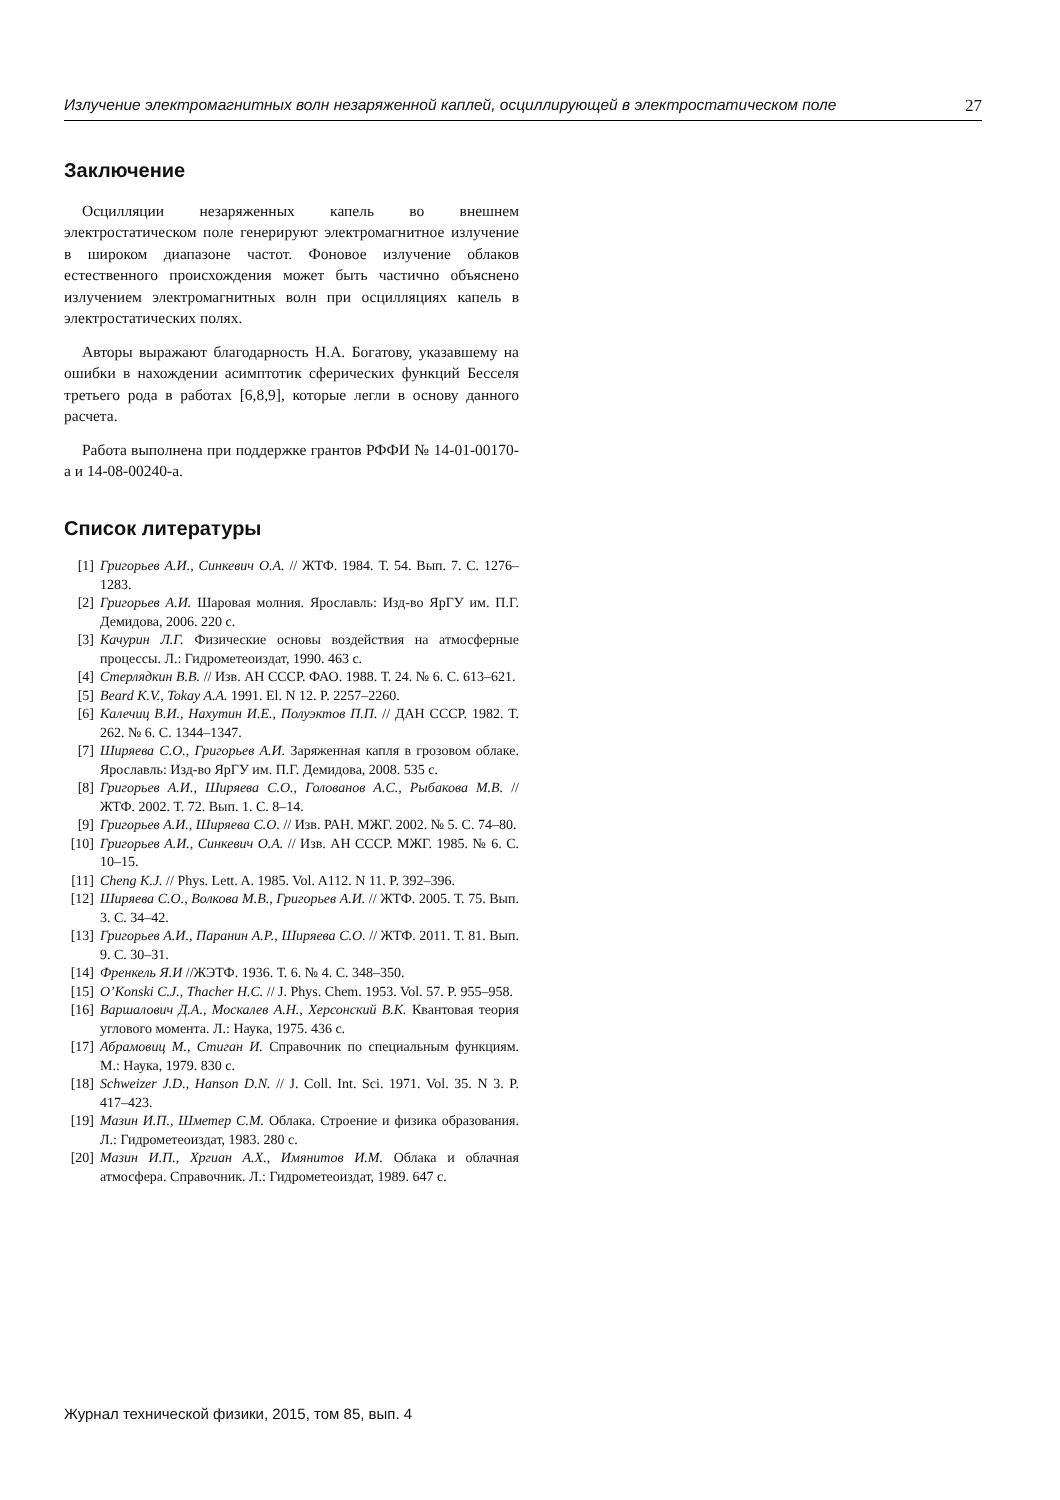Излучение электромагнитных волн незаряженной каплей, осциллирующей в электростатическом поле 27
Заключение
Осцилляции незаряженных капель во внешнем электростатическом поле генерируют электромагнитное излучение в широком диапазоне частот. Фоновое излучение облаков естественного происхождения может быть частично объяснено излучением электромагнитных волн при осцилляциях капель в электростатических полях.
Авторы выражают благодарность Н.А. Богатову, указавшему на ошибки в нахождении асимптотик сферических функций Бесселя третьего рода в работах [6,8,9], которые легли в основу данного расчета.
Работа выполнена при поддержке грантов РФФИ № 14-01-00170-a и 14-08-00240-a.
Список литературы
[1] Григорьев А.И., Синкевич О.А. // ЖТФ. 1984. Т. 54. Вып. 7. С. 1276–1283.
[2] Григорьев А.И. Шаровая молния. Ярославль: Изд-во ЯрГУ им. П.Г. Демидова, 2006. 220 с.
[3] Качурин Л.Г. Физические основы воздействия на атмосферные процессы. Л.: Гидрометеоиздат, 1990. 463 с.
[4] Стерлядкин В.В. // Изв. АН СССР. ФАО. 1988. Т. 24. № 6. С. 613–621.
[5] Beard K.V., Tokay A.A. 1991. El. N 12. P. 2257–2260.
[6] Калечиц В.И., Нахутин И.Е., Полуэктов П.П. // ДАН СССР. 1982. Т. 262. № 6. С. 1344–1347.
[7] Ширяева С.О., Григорьев А.И. Заряженная капля в грозовом облаке. Ярославль: Изд-во ЯрГУ им. П.Г. Демидова, 2008. 535 с.
[8] Григорьев А.И., Ширяева С.О., Голованов А.С., Рыбакова М.В. // ЖТФ. 2002. Т. 72. Вып. 1. С. 8–14.
[9] Григорьев А.И., Ширяева С.О. // Изв. РАН. МЖГ. 2002. № 5. С. 74–80.
[10] Григорьев А.И., Синкевич О.А. // Изв. АН СССР. МЖГ. 1985. № 6. С. 10–15.
[11] Cheng K.J. // Phys. Lett. A. 1985. Vol. A112. N 11. P. 392–396.
[12] Ширяева С.О., Волкова М.В., Григорьев А.И. // ЖТФ. 2005. Т. 75. Вып. 3. С. 34–42.
[13] Григорьев А.И., Паранин А.Р., Ширяева С.О. // ЖТФ. 2011. Т. 81. Вып. 9. С. 30–31.
[14] Френкель Я.И //ЖЭТФ. 1936. Т. 6. № 4. С. 348–350.
[15] O’Konski C.J., Thacher H.C. // J. Phys. Chem. 1953. Vol. 57. P. 955–958.
[16] Варшалович Д.А., Москалев А.Н., Херсонский В.К. Квантовая теория углового момента. Л.: Наука, 1975. 436 с.
[17] Абрамовиц М., Стиган И. Справочник по специальным функциям. М.: Наука, 1979. 830 с.
[18] Schweizer J.D., Hanson D.N. // J. Coll. Int. Sci. 1971. Vol. 35. N 3. P. 417–423.
[19] Мазин И.П., Шметер С.М. Облака. Строение и физика образования. Л.: Гидрометеоиздат, 1983. 280 с.
[20] Мазин И.П., Хргиан А.Х., Имянитов И.М. Облака и облачная атмосфера. Справочник. Л.: Гидрометеоиздат, 1989. 647 с.
Журнал технической физики, 2015, том 85, вып. 4